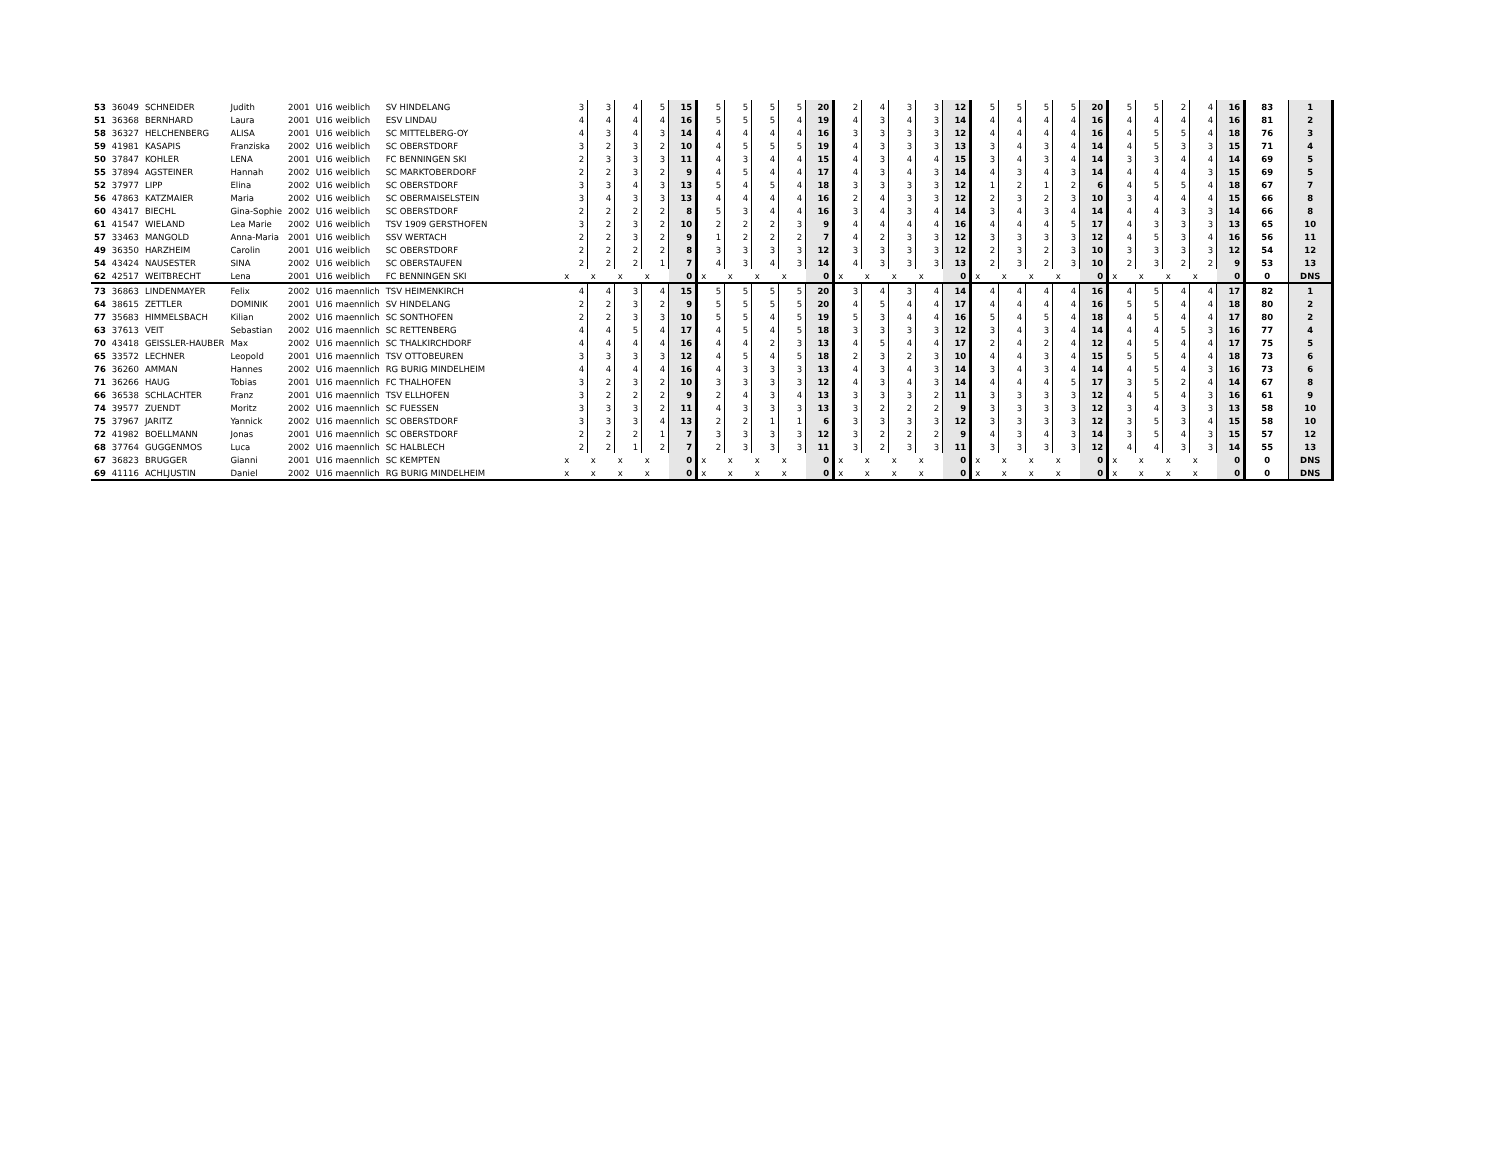| 53 | 36049 | SCHNEIDER | Judith | 2001 | U16 weiblich | SV HINDELANG | | 3 | 3 | 4 | 5 | 15 | 5 | 5 | 5 | 5 | 20 | 2 | 4 | 3 | 3 | 12 | 5 | 5 | 5 | 5 | 20 | 5 | 5 | 2 | 4 | 16 | 83 | 1 |
| 51 | 36368 | BERNHARD | Laura | 2001 | U16 weiblich | ESV LINDAU | | 4 | 4 | 4 | 4 | 16 | 5 | 5 | 5 | 4 | 19 | 4 | 3 | 4 | 3 | 14 | 4 | 4 | 4 | 4 | 16 | 4 | 4 | 4 | 4 | 16 | 81 | 2 |
| 58 | 36327 | HELCHENBERG | ALISA | 2001 | U16 weiblich | SC MITTELBERG-OY | | 4 | 3 | 4 | 3 | 14 | 4 | 4 | 4 | 4 | 16 | 3 | 3 | 3 | 3 | 12 | 4 | 4 | 4 | 4 | 16 | 4 | 5 | 5 | 4 | 18 | 76 | 3 |
| 59 | 41981 | KASAPIS | Franziska | 2002 | U16 weiblich | SC OBERSTDORF | | 3 | 2 | 3 | 2 | 10 | 4 | 5 | 5 | 5 | 19 | 4 | 3 | 3 | 3 | 13 | 3 | 4 | 3 | 4 | 14 | 4 | 5 | 3 | 3 | 15 | 71 | 4 |
| 50 | 37847 | KOHLER | LENA | 2001 | U16 weiblich | FC BENNINGEN SKI | | 2 | 3 | 3 | 3 | 11 | 4 | 3 | 4 | 4 | 15 | 4 | 3 | 4 | 4 | 15 | 3 | 4 | 3 | 4 | 14 | 3 | 3 | 4 | 4 | 14 | 69 | 5 |
| 55 | 37894 | AGSTEINER | Hannah | 2002 | U16 weiblich | SC MARKTOBERDORF | | 2 | 2 | 3 | 2 | 9 | 4 | 5 | 4 | 4 | 17 | 4 | 3 | 4 | 3 | 14 | 4 | 3 | 4 | 3 | 14 | 4 | 4 | 4 | 3 | 15 | 69 | 5 |
| 52 | 37977 | LIPP | Elina | 2002 | U16 weiblich | SC OBERSTDORF | | 3 | 3 | 4 | 3 | 13 | 5 | 4 | 5 | 4 | 18 | 3 | 3 | 3 | 3 | 12 | 1 | 2 | 1 | 2 | 6 | 4 | 5 | 5 | 4 | 18 | 67 | 7 |
| 56 | 47863 | KATZMAIER | Maria | 2002 | U16 weiblich | SC OBERMAISELSTEIN | | 3 | 4 | 3 | 3 | 13 | 4 | 4 | 4 | 4 | 16 | 2 | 4 | 3 | 3 | 12 | 2 | 3 | 2 | 3 | 10 | 3 | 4 | 4 | 4 | 15 | 66 | 8 |
| 60 | 43417 | BIECHL | Gina-Sophie | 2002 | U16 weiblich | SC OBERSTDORF | | 2 | 2 | 2 | 2 | 8 | 5 | 3 | 4 | 4 | 16 | 3 | 4 | 3 | 4 | 14 | 3 | 4 | 3 | 4 | 14 | 4 | 4 | 3 | 3 | 14 | 66 | 8 |
| 61 | 41547 | WIELAND | Lea Marie | 2002 | U16 weiblich | TSV 1909 GERSTHOFEN | | 3 | 2 | 3 | 2 | 10 | 2 | 2 | 2 | 3 | 9 | 4 | 4 | 4 | 4 | 16 | 4 | 4 | 4 | 5 | 17 | 4 | 3 | 3 | 3 | 13 | 65 | 10 |
| 57 | 33463 | MANGOLD | Anna-Maria | 2001 | U16 weiblich | SSV WERTACH | | 2 | 2 | 3 | 2 | 9 | 1 | 2 | 2 | 2 | 7 | 4 | 2 | 3 | 3 | 12 | 3 | 3 | 3 | 3 | 12 | 4 | 5 | 3 | 4 | 16 | 56 | 11 |
| 49 | 36350 | HARZHEIM | Carolin | 2001 | U16 weiblich | SC OBERSTDORF | | 2 | 2 | 2 | 2 | 8 | 3 | 3 | 3 | 3 | 12 | 3 | 3 | 3 | 3 | 12 | 2 | 3 | 2 | 3 | 10 | 3 | 3 | 3 | 3 | 12 | 54 | 12 |
| 54 | 43424 | NAUSESTER | SINA | 2002 | U16 weiblich | SC OBERSTAUFEN | | 2 | 2 | 2 | 1 | 7 | 4 | 3 | 4 | 3 | 14 | 4 | 3 | 3 | 3 | 13 | 2 | 3 | 2 | 3 | 10 | 2 | 3 | 2 | 2 | 9 | 53 | 13 |
| 62 | 42517 | WEITBRECHT | Lena | 2001 | U16 weiblich | FC BENNINGEN SKI | | x | x | x | x | 0 | x | x | x | x | 0 | x | x | x | x | 0 | x | x | x | x | 0 | x | x | x | x | 0 | 0 | DNS |
| 73 | 36863 | LINDENMAYER | Felix | 2002 | U16 maennlich | TSV HEIMENKIRCH | | 4 | 4 | 3 | 4 | 15 | 5 | 5 | 5 | 5 | 20 | 3 | 4 | 3 | 4 | 14 | 4 | 4 | 4 | 4 | 16 | 4 | 5 | 4 | 4 | 17 | 82 | 1 |
| 64 | 38615 | ZETTLER | DOMINIK | 2001 | U16 maennlich | SV HINDELANG | | 2 | 2 | 3 | 2 | 9 | 5 | 5 | 5 | 5 | 20 | 4 | 5 | 4 | 4 | 17 | 4 | 4 | 4 | 4 | 16 | 5 | 5 | 4 | 4 | 18 | 80 | 2 |
| 77 | 35683 | HIMMELSBACH | Kilian | 2002 | U16 maennlich | SC SONTHOFEN | | 2 | 2 | 3 | 3 | 10 | 5 | 5 | 4 | 5 | 19 | 5 | 3 | 4 | 4 | 16 | 5 | 4 | 5 | 4 | 18 | 4 | 5 | 4 | 4 | 17 | 80 | 2 |
| 63 | 37613 | VEIT | Sebastian | 2002 | U16 maennlich | SC RETTENBERG | | 4 | 4 | 5 | 4 | 17 | 4 | 5 | 4 | 5 | 18 | 3 | 3 | 3 | 3 | 12 | 3 | 4 | 3 | 4 | 14 | 4 | 4 | 5 | 3 | 16 | 77 | 4 |
| 70 | 43418 | GEISSLER-HAUBER | Max | 2002 | U16 maennlich | SC THALKIRCHDORF | | 4 | 4 | 4 | 4 | 16 | 4 | 4 | 2 | 3 | 13 | 4 | 5 | 4 | 4 | 17 | 2 | 4 | 2 | 4 | 12 | 4 | 5 | 4 | 4 | 17 | 75 | 5 |
| 65 | 33572 | LECHNER | Leopold | 2001 | U16 maennlich | TSV OTTOBEUREN | | 3 | 3 | 3 | 3 | 12 | 4 | 5 | 4 | 5 | 18 | 2 | 3 | 2 | 3 | 10 | 4 | 4 | 3 | 4 | 15 | 5 | 5 | 4 | 4 | 18 | 73 | 6 |
| 76 | 36260 | AMMAN | Hannes | 2002 | U16 maennlich | RG BURIG MINDELHEIM | | 4 | 4 | 4 | 4 | 16 | 4 | 3 | 3 | 3 | 13 | 4 | 3 | 4 | 3 | 14 | 3 | 4 | 3 | 4 | 14 | 4 | 5 | 4 | 3 | 16 | 73 | 6 |
| 71 | 36266 | HAUG | Tobias | 2001 | U16 maennlich | FC THALHOFEN | | 3 | 2 | 3 | 2 | 10 | 3 | 3 | 3 | 3 | 12 | 4 | 3 | 4 | 3 | 14 | 4 | 4 | 4 | 5 | 17 | 3 | 5 | 2 | 4 | 14 | 67 | 8 |
| 66 | 36538 | SCHLACHTER | Franz | 2001 | U16 maennlich | TSV ELLHOFEN | | 3 | 2 | 2 | 2 | 9 | 2 | 4 | 3 | 4 | 13 | 3 | 3 | 3 | 2 | 11 | 3 | 3 | 3 | 3 | 12 | 4 | 5 | 4 | 3 | 16 | 61 | 9 |
| 74 | 39577 | ZUENDT | Moritz | 2002 | U16 maennlich | SC FUESSEN | | 3 | 3 | 3 | 2 | 11 | 4 | 3 | 3 | 3 | 13 | 3 | 2 | 2 | 2 | 9 | 3 | 3 | 3 | 3 | 12 | 3 | 4 | 3 | 3 | 13 | 58 | 10 |
| 75 | 37967 | JARITZ | Yannick | 2002 | U16 maennlich | SC OBERSTDORF | | 3 | 3 | 3 | 4 | 13 | 2 | 2 | 1 | 1 | 6 | 3 | 3 | 3 | 3 | 12 | 3 | 3 | 3 | 3 | 12 | 3 | 5 | 3 | 4 | 15 | 58 | 10 |
| 72 | 41982 | BOELLMANN | Jonas | 2001 | U16 maennlich | SC OBERSTDORF | | 2 | 2 | 2 | 1 | 7 | 3 | 3 | 3 | 3 | 12 | 3 | 2 | 2 | 2 | 9 | 4 | 3 | 4 | 3 | 14 | 3 | 5 | 4 | 3 | 15 | 57 | 12 |
| 68 | 37764 | GUGGENMOS | Luca | 2002 | U16 maennlich | SC HALBLECH | | 2 | 2 | 1 | 2 | 7 | 2 | 3 | 3 | 3 | 11 | 3 | 2 | 3 | 3 | 11 | 3 | 3 | 3 | 3 | 12 | 4 | 4 | 3 | 3 | 14 | 55 | 13 |
| 67 | 36823 | BRUGGER | Gianni | 2001 | U16 maennlich | SC KEMPTEN | | x | x | x | x | 0 | x | x | x | x | 0 | x | x | x | x | 0 | x | x | x | x | 0 | x | x | x | x | 0 | 0 | DNS |
| 69 | 41116 | ACHLJUSTIN | Daniel | 2002 | U16 maennlich | RG BURIG MINDELHEIM | | x | x | x | x | 0 | x | x | x | x | 0 | x | x | x | x | 0 | x | x | x | x | 0 | x | x | x | x | 0 | 0 | DNS |